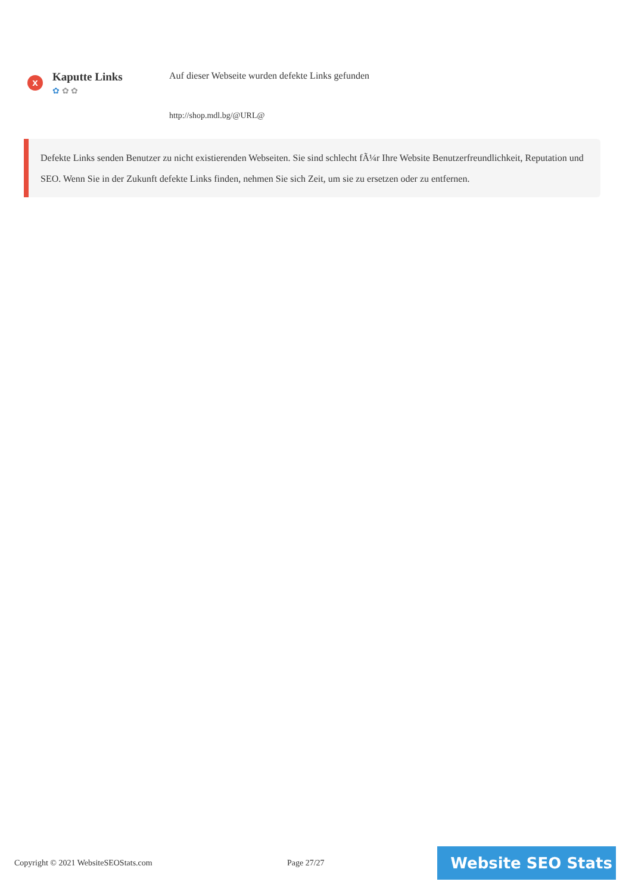x
Kaputte Links
✿ ✿ ✿
Auf dieser Webseite wurden defekte Links gefunden
http://shop.mdl.bg/@URL@
Defekte Links senden Benutzer zu nicht existierenden Webseiten. Sie sind schlecht fÃ¼r Ihre Website Benutzerfreundlichkeit, Reputation und SEO. Wenn Sie in der Zukunft defekte Links finden, nehmen Sie sich Zeit, um sie zu ersetzen oder zu entfernen.
Copyright © 2021 WebsiteSEOStats.com Page 27/27
Website SEO Stats